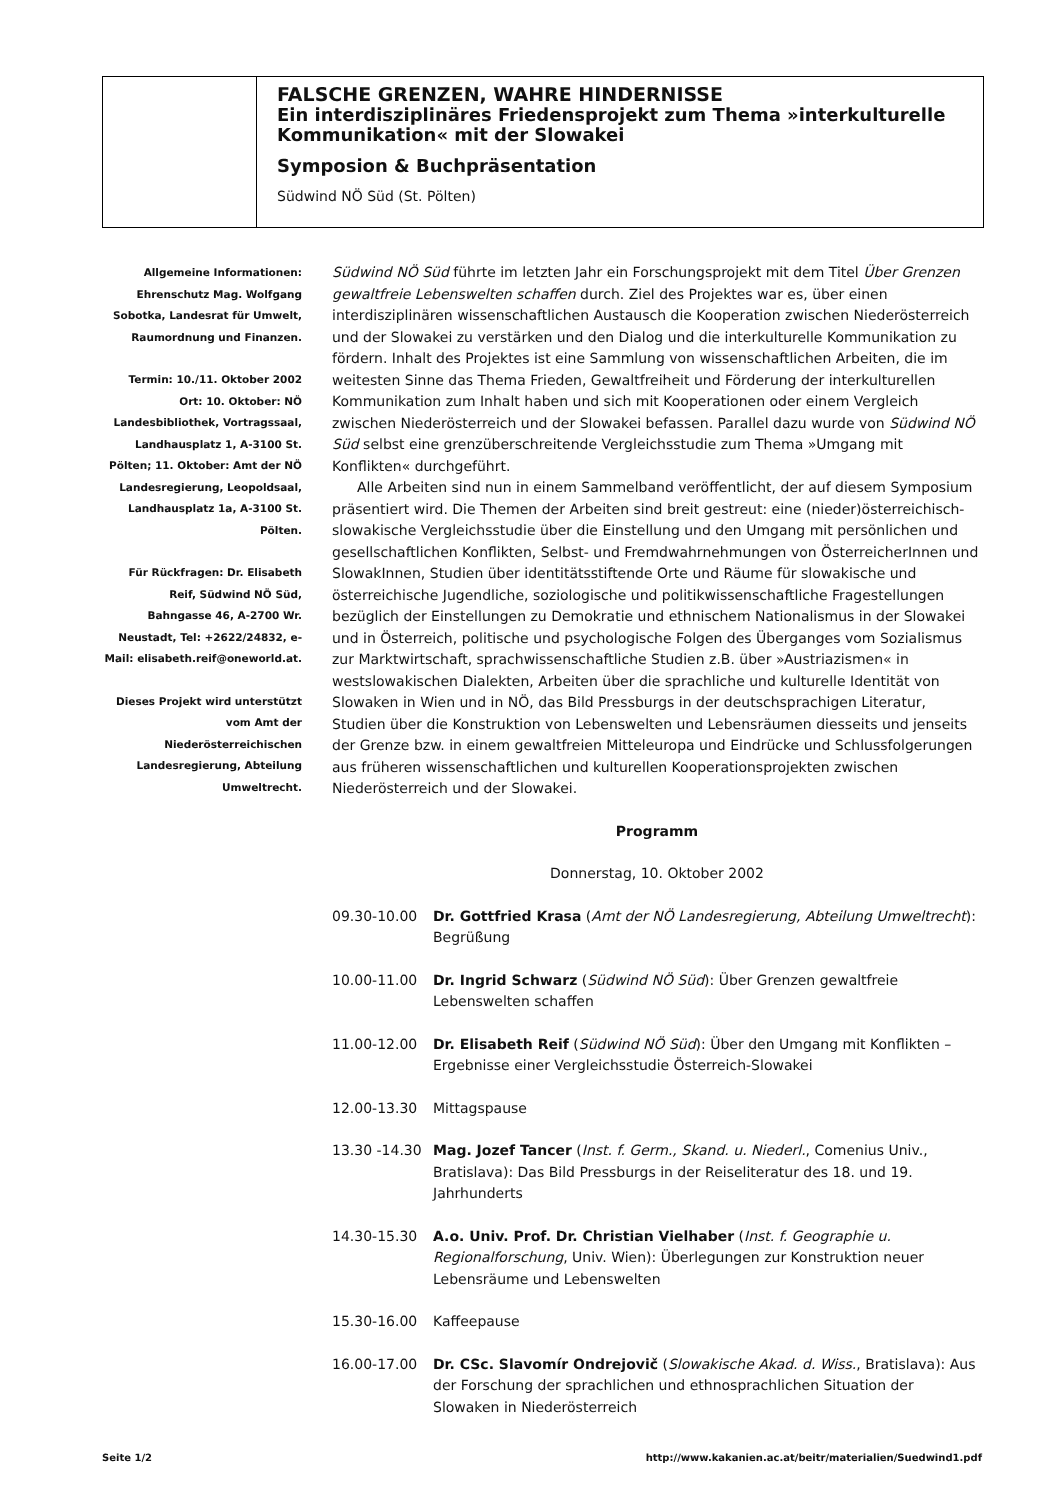FALSCHE GRENZEN, WAHRE HINDERNISSE
Ein interdisziplinäres Friedensprojekt zum Thema »interkulturelle Kommunikation« mit der Slowakei
Symposion & Buchpräsentation
Südwind NÖ Süd (St. Pölten)
Allgemeine Informationen: Ehrenschutz Mag. Wolfgang Sobotka, Landesrat für Umwelt, Raumordnung und Finanzen.
Termin: 10./11. Oktober 2002 Ort: 10. Oktober: NÖ Landesbibliothek, Vortragssaal, Landhausplatz 1, A-3100 St. Pölten; 11. Oktober: Amt der NÖ Landesregierung, Leopoldsaal, Landhausplatz 1a, A-3100 St. Pölten.
Für Rückfragen: Dr. Elisabeth Reif, Südwind NÖ Süd, Bahngasse 46, A-2700 Wr. Neustadt, Tel: +2622/24832, e-Mail: elisabeth.reif@oneworld.at.
Dieses Projekt wird unterstützt vom Amt der Niederösterreichischen Landesregierung, Abteilung Umweltrecht.
Südwind NÖ Süd führte im letzten Jahr ein Forschungsprojekt mit dem Titel Über Grenzen gewaltfreie Lebenswelten schaffen durch. Ziel des Projektes war es, über einen interdisziplinären wissenschaftlichen Austausch die Kooperation zwischen Niederösterreich und der Slowakei zu verstärken und den Dialog und die interkulturelle Kommunikation zu fördern. Inhalt des Projektes ist eine Sammlung von wissenschaftlichen Arbeiten, die im weitesten Sinne das Thema Frieden, Gewaltfreiheit und Förderung der interkulturellen Kommunikation zum Inhalt haben und sich mit Kooperationen oder einem Vergleich zwischen Niederösterreich und der Slowakei befassen. Parallel dazu wurde von Südwind NÖ Süd selbst eine grenzüberschreitende Vergleichsstudie zum Thema »Umgang mit Konflikten« durchgeführt.
Alle Arbeiten sind nun in einem Sammelband veröffentlicht, der auf diesem Symposium präsentiert wird. Die Themen der Arbeiten sind breit gestreut: eine (nieder)österreichisch-slowakische Vergleichsstudie über die Einstellung und den Umgang mit persönlichen und gesellschaftlichen Konflikten, Selbst- und Fremdwahrnehmungen von ÖsterreicherInnen und SlowakInnen, Studien über identitätsstiftende Orte und Räume für slowakische und österreichische Jugendliche, soziologische und politikwissenschaftliche Fragestellungen bezüglich der Einstellungen zu Demokratie und ethnischem Nationalismus in der Slowakei und in Österreich, politische und psychologische Folgen des Überganges vom Sozialismus zur Marktwirtschaft, sprachwissenschaftliche Studien z.B. über »Austriazismen« in westslowakischen Dialekten, Arbeiten über die sprachliche und kulturelle Identität von Slowaken in Wien und in NÖ, das Bild Pressburgs in der deutschsprachigen Literatur, Studien über die Konstruktion von Lebenswelten und Lebensräumen diesseits und jenseits der Grenze bzw. in einem gewaltfreien Mitteleuropa und Eindrücke und Schlussfolgerungen aus früheren wissenschaftlichen und kulturellen Kooperationsprojekten zwischen Niederösterreich und der Slowakei.
Programm
Donnerstag, 10. Oktober 2002
| 09.30-10.00 | Dr. Gottfried Krasa ( Amt der NÖ Landesregierung, Abteilung Umweltrecht ): Begrüßung |
| 10.00-11.00 | Dr. Ingrid Schwarz ( Südwind NÖ Süd ): Über Grenzen gewaltfreie Lebenswelten schaffen |
| 11.00-12.00 | Dr. Elisabeth Reif ( Südwind NÖ Süd ): Über den Umgang mit Konflikten – Ergebnisse einer Vergleichsstudie Österreich-Slowakei |
| 12.00-13.30 | Mittagspause |
| 13.30 -14.30 | Mag. Jozef Tancer ( Inst. f. Germ., Skand. u. Niederl. , Comenius Univ., Bratislava): Das Bild Pressburgs in der Reiseliteratur des 18. und 19. Jahrhunderts |
| 14.30-15.30 | A.o. Univ. Prof. Dr. Christian Vielhaber ( Inst. f. Geographie u. Regionalforschung , Univ. Wien): Überlegungen zur Konstruktion neuer Lebensräume und Lebenswelten |
| 15.30-16.00 | Kaffeepause |
| 16.00-17.00 | Dr. CSc. Slavomír Ondrejovič ( Slowakische Akad. d. Wiss. , Bratislava): Aus der Forschung der sprachlichen und ethnosprachlichen Situation der Slowaken in Niederösterreich |
Seite 1/2 http://www.kakanien.ac.at/beitr/materialien/Suedwind1.pdf